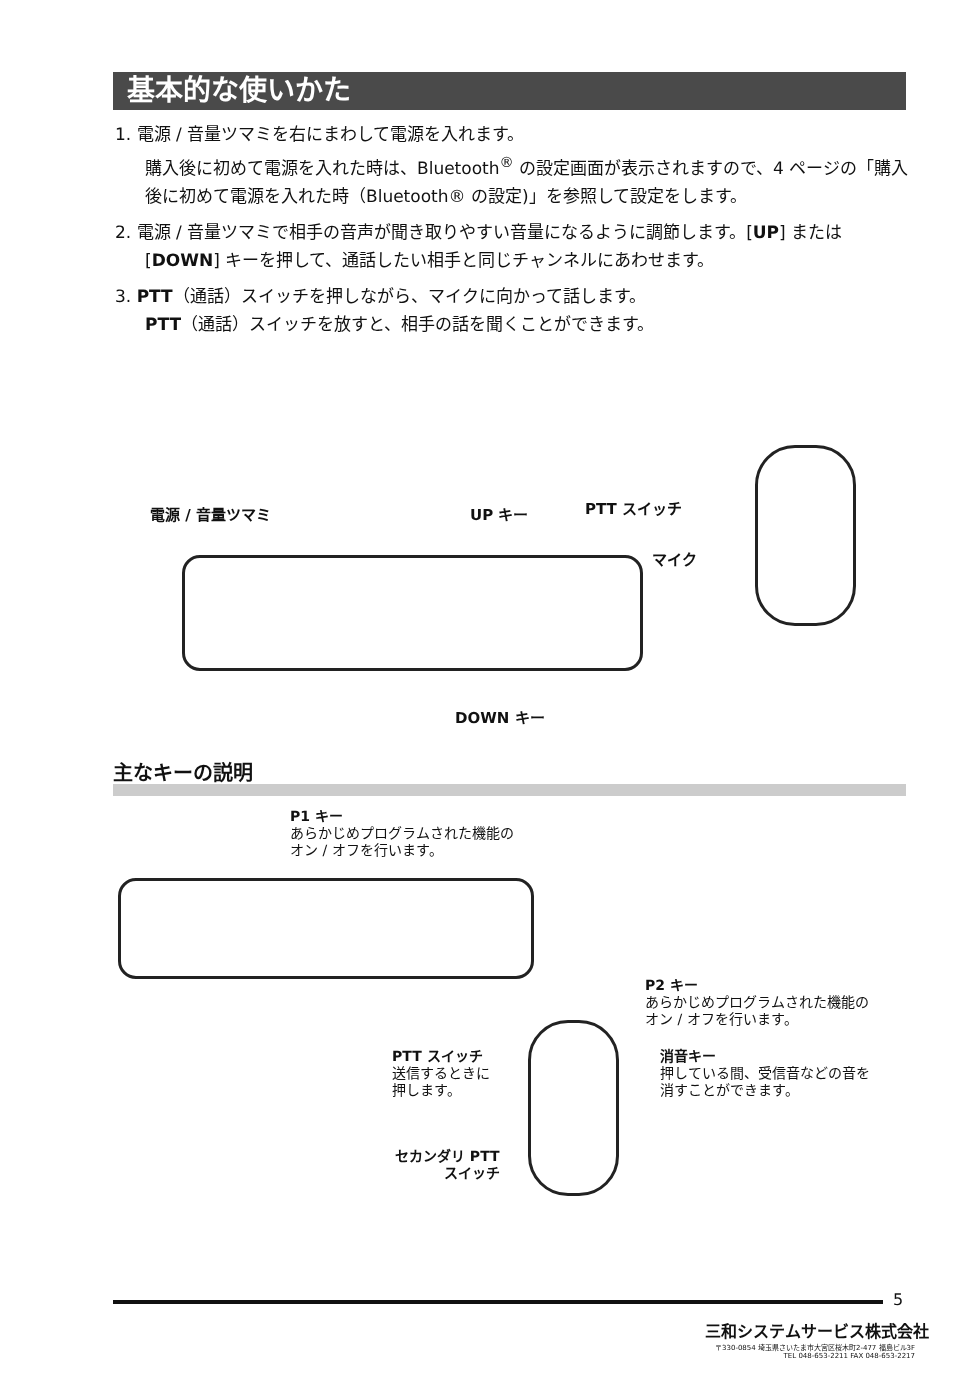基本的な使いかた
1. 電源 / 音量ツマミを右にまわして電源を入れます。
購入後に初めて電源を入れた時は、Bluetooth<sup>®</sup> の設定画面が表示されますので、4 ページの「購入後に初めて電源を入れた時（Bluetooth® の設定)」を参照して設定をします。
2. 電源 / 音量ツマミで相手の音声が聞き取りやすい音量になるように調節します。[UP] または [DOWN] キーを押して、通話したい相手と同じチャンネルにあわせます。
3. PTT（通話）スイッチを押しながら、マイクに向かって話します。
PTT（通話）スイッチを放すと、相手の話を聞くことができます。
電源 / 音量ツマミ UP キー PTT スイッチ
マイク
DOWN キー
主なキーの説明
P1 キー
あらかじめプログラムされた機能の
オン / オフを行います。
P2 キー
あらかじめプログラムされた機能の
オン / オフを行います。
PTT スイッチ
送信するときに
押します。
消音キー
押している間、受信音などの音を
消すことができます。
セカンダリ PTT
スイッチ
5
三和システムサービス株式会社
〒330-0854 埼玉県さいたま市大宮区桜木町2-477 福島ビル3F
TEL 048-653-2211 FAX 048-653-2217